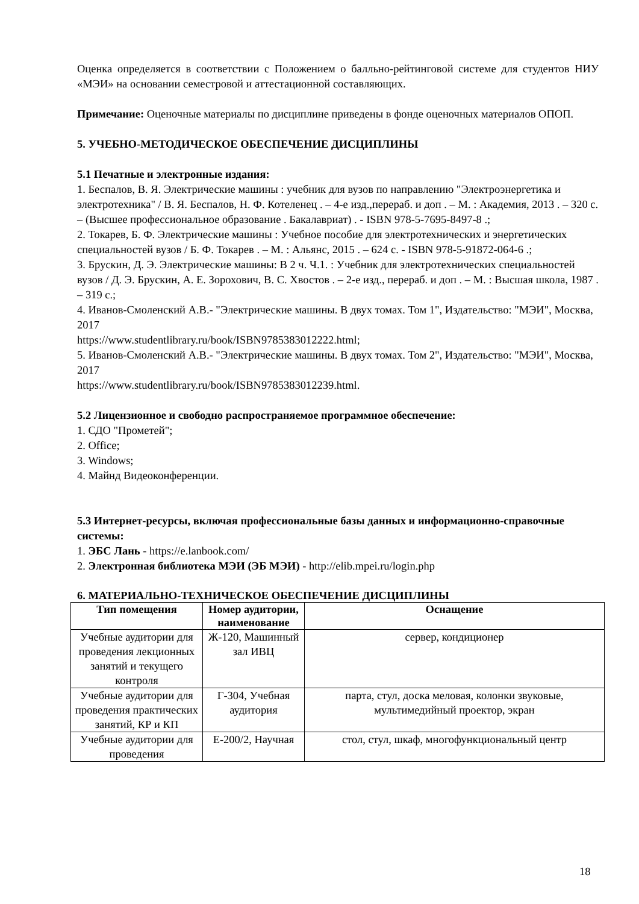Оценка определяется в соответствии с Положением о балльно-рейтинговой системе для студентов НИУ «МЭИ» на основании семестровой и аттестационной составляющих.
Примечание: Оценочные материалы по дисциплине приведены в фонде оценочных материалов ОПОП.
5. УЧЕБНО-МЕТОДИЧЕСКОЕ ОБЕСПЕЧЕНИЕ ДИСЦИПЛИНЫ
5.1 Печатные и электронные издания:
1. Беспалов, В. Я. Электрические машины : учебник для вузов по направлению "Электроэнергетика и электротехника" / В. Я. Беспалов, Н. Ф. Котеленец . – 4-е изд.,перераб. и доп . – М. : Академия, 2013 . – 320 с. – (Высшее профессиональное образование . Бакалавриат) . - ISBN 978-5-7695-8497-8 .;
2. Токарев, Б. Ф. Электрические машины : Учебное пособие для электротехнических и энергетических специальностей вузов / Б. Ф. Токарев . – М. : Альянс, 2015 . – 624 с. - ISBN 978-5-91872-064-6 .;
3. Брускин, Д. Э. Электрические машины: В 2 ч. Ч.1. : Учебник для электротехнических специальностей вузов / Д. Э. Брускин, А. Е. Зорохович, В. С. Хвостов . – 2-е изд., перераб. и доп . – М. : Высшая школа, 1987 . – 319 с.;
4. Иванов-Смоленский А.В.- "Электрические машины. В двух томах. Том 1", Издательство: "МЭИ", Москва, 2017
https://www.studentlibrary.ru/book/ISBN9785383012222.html;
5. Иванов-Смоленский А.В.- "Электрические машины. В двух томах. Том 2", Издательство: "МЭИ", Москва, 2017
https://www.studentlibrary.ru/book/ISBN9785383012239.html.
5.2 Лицензионное и свободно распространяемое программное обеспечение:
1. СДО "Прометей";
2. Office;
3. Windows;
4. Майнд Видеоконференции.
5.3 Интернет-ресурсы, включая профессиональные базы данных и информационно-справочные системы:
1. ЭБС Лань - https://e.lanbook.com/
2. Электронная библиотека МЭИ (ЭБ МЭИ) - http://elib.mpei.ru/login.php
6. МАТЕРИАЛЬНО-ТЕХНИЧЕСКОЕ ОБЕСПЕЧЕНИЕ ДИСЦИПЛИНЫ
| Тип помещения | Номер аудитории, наименование | Оснащение |
| --- | --- | --- |
| Учебные аудитории для проведения лекционных занятий и текущего контроля | Ж-120, Машинный зал ИВЦ | сервер, кондиционер |
| Учебные аудитории для проведения практических занятий, КР и КП | Г-304, Учебная аудитория | парта, стул, доска меловая, колонки звуковые, мультимедийный проектор, экран |
| Учебные аудитории для проведения | Е-200/2, Научная | стол, стул, шкаф, многофункциональный центр |
18